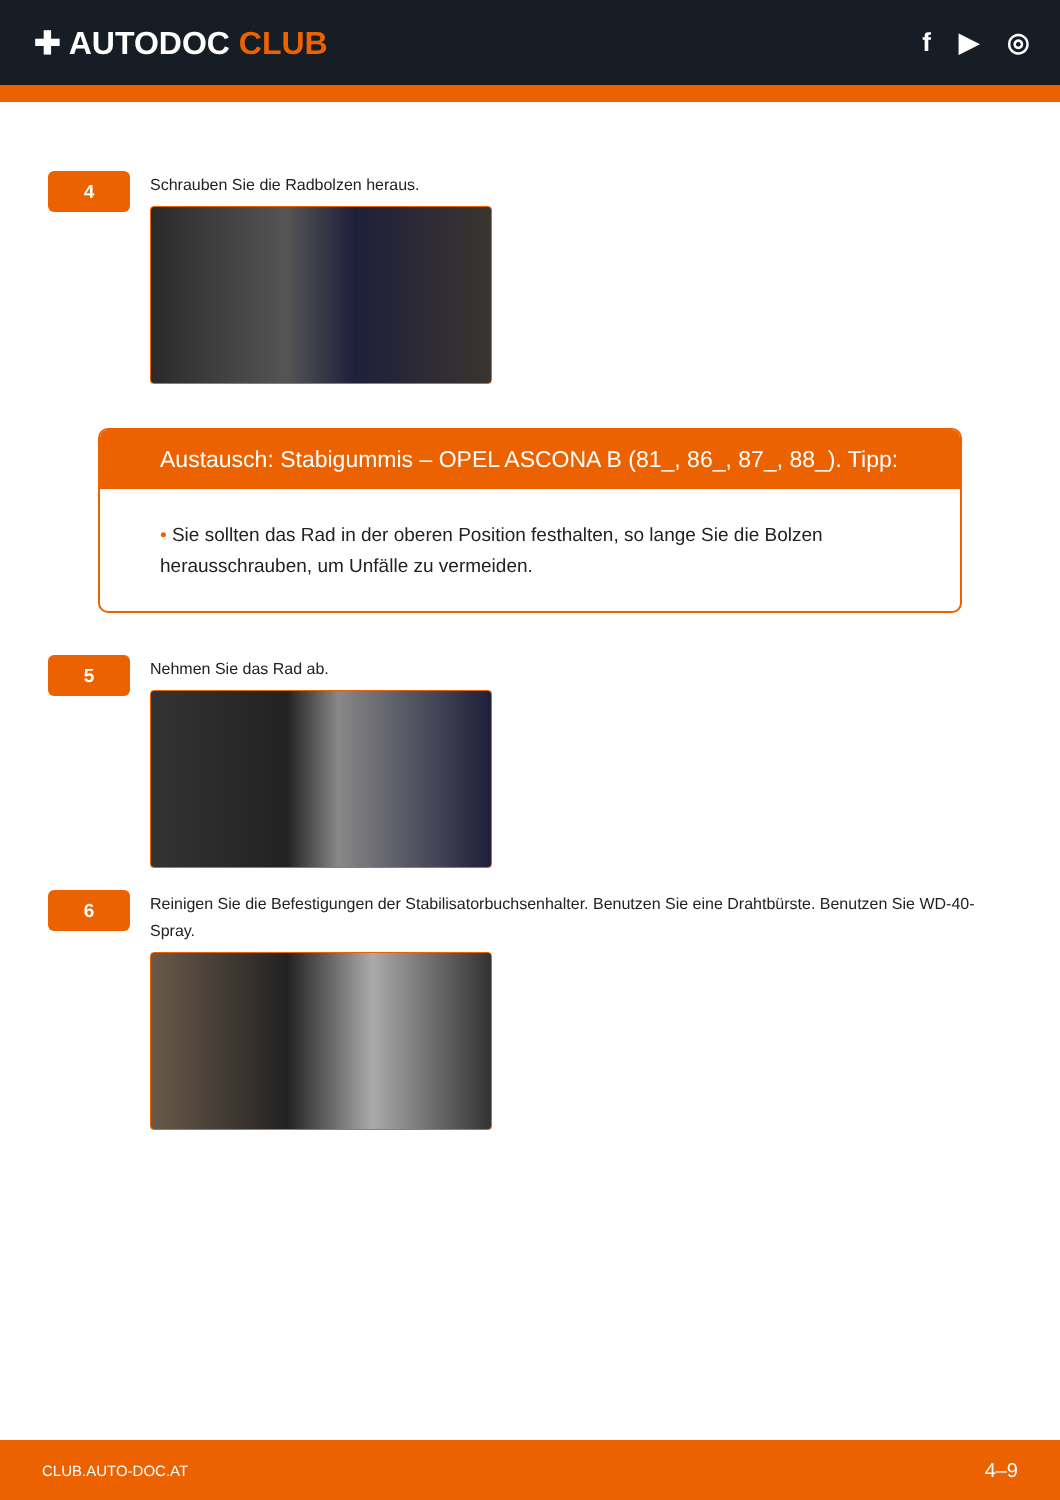✚ AUTODOC CLUB
f ▶ ◎
4
Schrauben Sie die Radbolzen heraus.
Austausch: Stabigummis – OPEL ASCONA B (81_, 86_, 87_, 88_). Tipp:
• Sie sollten das Rad in der oberen Position festhalten, so lange Sie die Bolzen herausschrauben, um Unfälle zu vermeiden.
5
Nehmen Sie das Rad ab.
6
Reinigen Sie die Befestigungen der Stabilisatorbuchsenhalter. Benutzen Sie eine Drahtbürste. Benutzen Sie WD-40-Spray.
CLUB.AUTO-DOC.AT 4–9